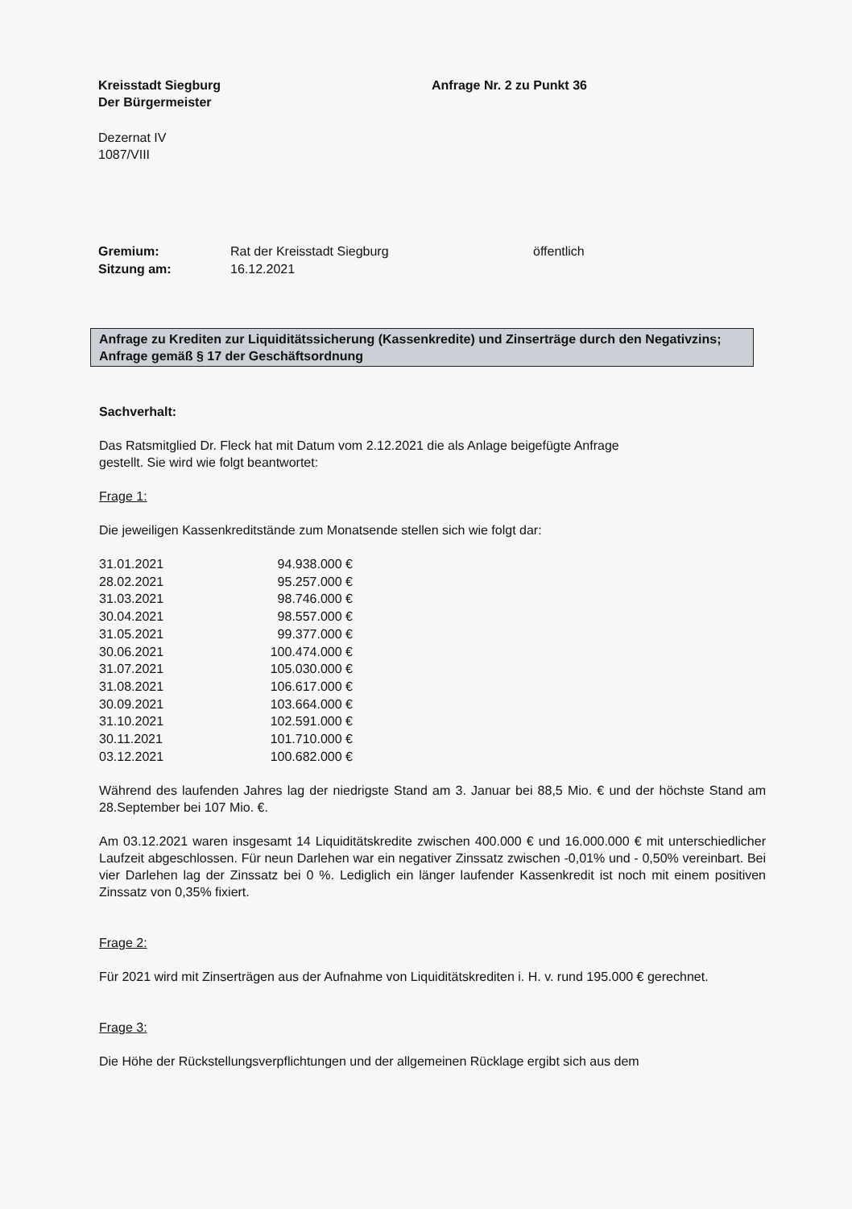Kreisstadt Siegburg
Der Bürgermeister
Anfrage Nr. 2 zu Punkt 36
Dezernat IV
1087/VIII
| Gremium: | Rat der Kreisstadt Siegburg | öffentlich |
| Sitzung am: | 16.12.2021 | |
Anfrage zu Krediten zur Liquiditätssicherung (Kassenkredite) und Zinserträge durch den Negativzins;
Anfrage gemäß § 17 der Geschäftsordnung
Sachverhalt:
Das Ratsmitglied Dr. Fleck hat mit Datum vom 2.12.2021 die als Anlage beigefügte Anfrage
gestellt. Sie wird wie folgt beantwortet:
Frage 1:
Die jeweiligen Kassenkreditstände zum Monatsende stellen sich wie folgt dar:
| 31.01.2021 | 94.938.000 € |
| 28.02.2021 | 95.257.000 € |
| 31.03.2021 | 98.746.000 € |
| 30.04.2021 | 98.557.000 € |
| 31.05.2021 | 99.377.000 € |
| 30.06.2021 | 100.474.000 € |
| 31.07.2021 | 105.030.000 € |
| 31.08.2021 | 106.617.000 € |
| 30.09.2021 | 103.664.000 € |
| 31.10.2021 | 102.591.000 € |
| 30.11.2021 | 101.710.000 € |
| 03.12.2021 | 100.682.000 € |
Während des laufenden Jahres lag der niedrigste Stand am 3. Januar bei 88,5 Mio. € und der höchste Stand am 28.September bei 107 Mio. €.
Am 03.12.2021 waren insgesamt 14 Liquiditätskredite zwischen 400.000 € und 16.000.000 € mit unterschiedlicher Laufzeit abgeschlossen. Für neun Darlehen war ein negativer Zinssatz zwischen -0,01% und - 0,50% vereinbart. Bei vier Darlehen lag der Zinssatz bei 0 %. Lediglich ein länger laufender Kassenkredit ist noch mit einem positiven Zinssatz von 0,35% fixiert.
Frage 2:
Für 2021 wird mit Zinserträgen aus der Aufnahme von Liquiditätskrediten i. H. v. rund 195.000 € gerechnet.
Frage 3:
Die Höhe der Rückstellungsverpflichtungen und der allgemeinen Rücklage ergibt sich aus dem